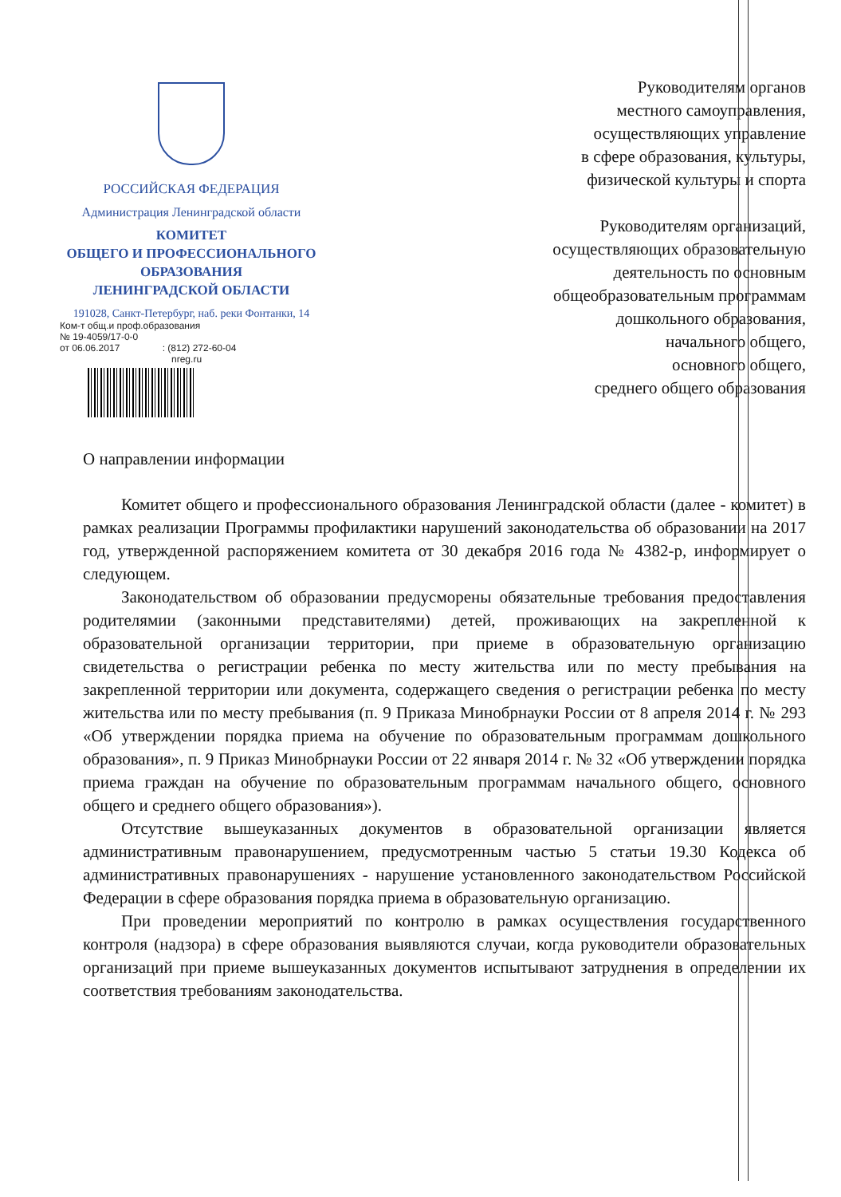РОССИЙСКАЯ ФЕДЕРАЦИЯ
Администрация Ленинградской области
КОМИТЕТ
ОБЩЕГО И ПРОФЕССИОНАЛЬНОГО
ОБРАЗОВАНИЯ
ЛЕНИНГРАДСКОЙ ОБЛАСТИ
191028, Санкт-Петербург, наб. реки Фонтанки, 14
Ком-т общ.и проф.образования
№ 19-4059/17-0-0
от 06.06.2017 : (812) 272-60-04
nreg.ru
Руководителям органов
местного самоуправления,
осуществляющих управление
в сфере образования, культуры,
физической культуры и спорта
Руководителям организаций,
осуществляющих образовательную
деятельность по основным
общеобразовательным программам
дошкольного образования,
начального общего,
основного общего,
среднего общего образования
О направлении информации
Комитет общего и профессионального образования Ленинградской области (далее - комитет) в рамках реализации Программы профилактики нарушений законодательства об образовании на 2017 год, утвержденной распоряжением комитета от 30 декабря 2016 года № 4382-р, информирует о следующем.
Законодательством об образовании предусморены обязательные требования предоставления родителямии (законными представителями) детей, проживающих на закрепленной к образовательной организации территории, при приеме в образовательную организацию свидетельства о регистрации ребенка по месту жительства или по месту пребывания на закрепленной территории или документа, содержащего сведения о регистрации ребенка по месту жительства или по месту пребывания (п. 9 Приказа Минобрнауки России от 8 апреля 2014 г. № 293 «Об утверждении порядка приема на обучение по образовательным программам дошкольного образования», п. 9 Приказ Минобрнауки России от 22 января 2014 г. № 32 «Об утверждении порядка приема граждан на обучение по образовательным программам начального общего, основного общего и среднего общего образования»).
Отсутствие вышеуказанных документов в образовательной организации является административным правонарушением, предусмотренным частью 5 статьи 19.30 Кодекса об административных правонарушениях - нарушение установленного законодательством Российской Федерации в сфере образования порядка приема в образовательную организацию.
При проведении мероприятий по контролю в рамках осуществления государственного контроля (надзора) в сфере образования выявляются случаи, когда руководители образовательных организаций при приеме вышеуказанных документов испытывают затруднения в определении их соответствия требованиям законодательства.